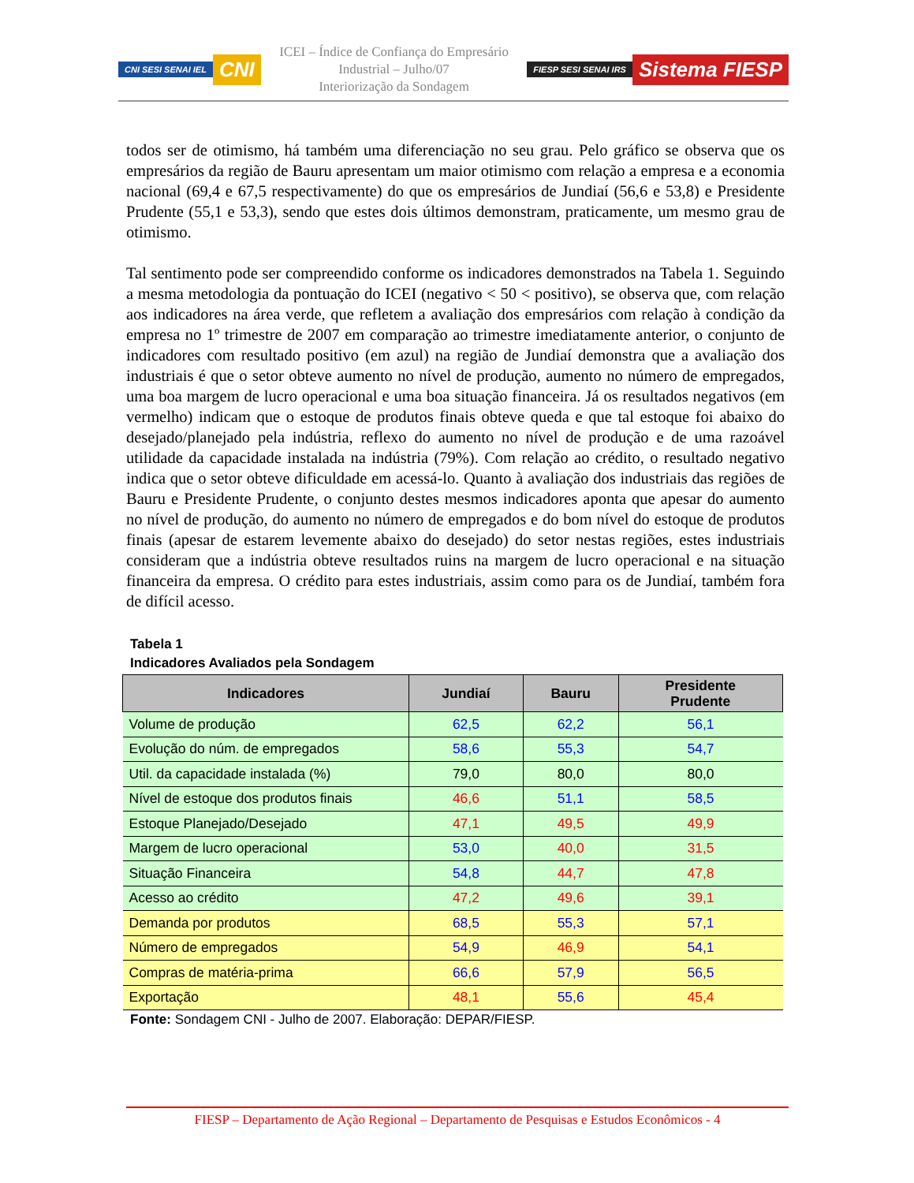CNI SESI SENAI IEL CNI
ICEI – Índice de Confiança do Empresário Industrial – Julho/07
Interiorização da Sondagem
FIESP SESI SENAI IRS Sistema FIESP
todos ser de otimismo, há também uma diferenciação no seu grau. Pelo gráfico se observa que os empresários da região de Bauru apresentam um maior otimismo com relação a empresa e a economia nacional (69,4 e 67,5 respectivamente) do que os empresários de Jundiaí (56,6 e 53,8) e Presidente Prudente (55,1 e 53,3), sendo que estes dois últimos demonstram, praticamente, um mesmo grau de otimismo.
Tal sentimento pode ser compreendido conforme os indicadores demonstrados na Tabela 1. Seguindo a mesma metodologia da pontuação do ICEI (negativo < 50 < positivo), se observa que, com relação aos indicadores na área verde, que refletem a avaliação dos empresários com relação à condição da empresa no 1º trimestre de 2007 em comparação ao trimestre imediatamente anterior, o conjunto de indicadores com resultado positivo (em azul) na região de Jundiaí demonstra que a avaliação dos industriais é que o setor obteve aumento no nível de produção, aumento no número de empregados, uma boa margem de lucro operacional e uma boa situação financeira. Já os resultados negativos (em vermelho) indicam que o estoque de produtos finais obteve queda e que tal estoque foi abaixo do desejado/planejado pela indústria, reflexo do aumento no nível de produção e de uma razoável utilidade da capacidade instalada na indústria (79%). Com relação ao crédito, o resultado negativo indica que o setor obteve dificuldade em acessá-lo. Quanto à avaliação dos industriais das regiões de Bauru e Presidente Prudente, o conjunto destes mesmos indicadores aponta que apesar do aumento no nível de produção, do aumento no número de empregados e do bom nível do estoque de produtos finais (apesar de estarem levemente abaixo do desejado) do setor nestas regiões, estes industriais consideram que a indústria obteve resultados ruins na margem de lucro operacional e na situação financeira da empresa. O crédito para estes industriais, assim como para os de Jundiaí, também fora de difícil acesso.
Tabela 1
Indicadores Avaliados pela Sondagem
| Indicadores | Jundiaí | Bauru | Presidente Prudente |
| --- | --- | --- | --- |
| Volume de produção | 62,5 | 62,2 | 56,1 |
| Evolução do núm. de empregados | 58,6 | 55,3 | 54,7 |
| Util. da capacidade instalada (%) | 79,0 | 80,0 | 80,0 |
| Nível de estoque dos produtos finais | 46,6 | 51,1 | 58,5 |
| Estoque Planejado/Desejado | 47,1 | 49,5 | 49,9 |
| Margem de lucro operacional | 53,0 | 40,0 | 31,5 |
| Situação Financeira | 54,8 | 44,7 | 47,8 |
| Acesso ao crédito | 47,2 | 49,6 | 39,1 |
| Demanda por produtos | 68,5 | 55,3 | 57,1 |
| Número de empregados | 54,9 | 46,9 | 54,1 |
| Compras de matéria-prima | 66,6 | 57,9 | 56,5 |
| Exportação | 48,1 | 55,6 | 45,4 |
Fonte: Sondagem CNI - Julho de 2007. Elaboração: DEPAR/FIESP.
FIESP – Departamento de Ação Regional – Departamento de Pesquisas e Estudos Econômicos - 4